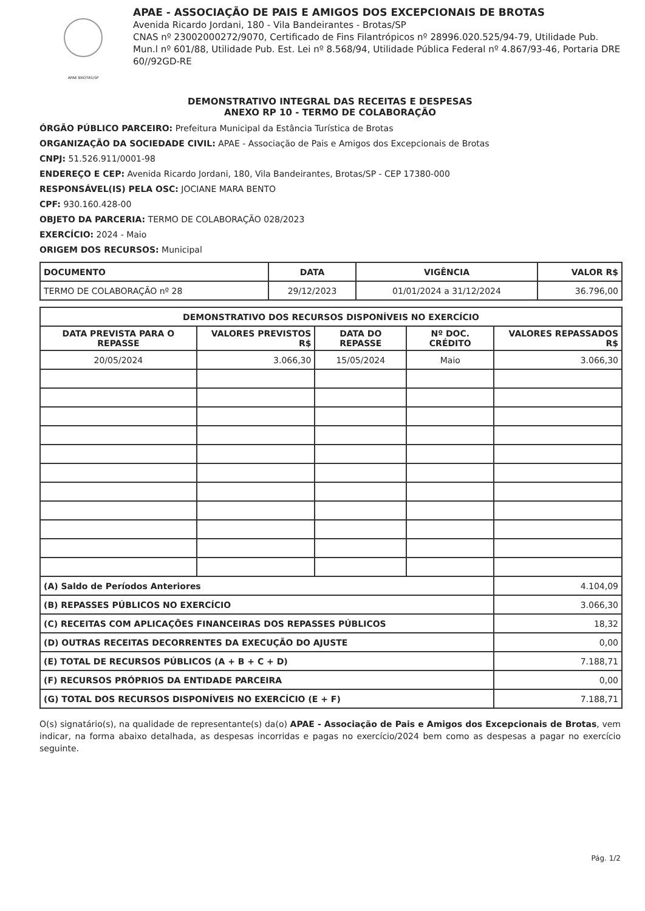APAE BROTAS/SP
APAE - ASSOCIAÇÃO DE PAIS E AMIGOS DOS EXCEPCIONAIS DE BROTAS
Avenida Ricardo Jordani, 180 - Vila Bandeirantes - Brotas/SP
CNAS nº 23002000272/9070, Certificado de Fins Filantrópicos nº 28996.020.525/94-79, Utilidade Pub. Mun.l nº 601/88, Utilidade Pub. Est. Lei nº 8.568/94, Utilidade Pública Federal nº 4.867/93-46, Portaria DRE 60//92GD-RE
DEMONSTRATIVO INTEGRAL DAS RECEITAS E DESPESAS
ANEXO RP 10 - TERMO DE COLABORAÇÃO
ÓRGÃO PÚBLICO PARCEIRO: Prefeitura Municipal da Estância Turística de Brotas
ORGANIZAÇÃO DA SOCIEDADE CIVIL: APAE - Associação de Pais e Amigos dos Excepcionais de Brotas
CNPJ: 51.526.911/0001-98
ENDEREÇO E CEP: Avenida Ricardo Jordani, 180, Vila Bandeirantes, Brotas/SP - CEP 17380-000
RESPONSÁVEL(IS) PELA OSC: JOCIANE MARA BENTO
CPF: 930.160.428-00
OBJETO DA PARCERIA: TERMO DE COLABORAÇÃO 028/2023
EXERCÍCIO: 2024 - Maio
ORIGEM DOS RECURSOS: Municipal
| DOCUMENTO | DATA | VIGÊNCIA | VALOR R$ |
| --- | --- | --- | --- |
| TERMO DE COLABORAÇÃO nº 28 | 29/12/2023 | 01/01/2024 a 31/12/2024 | 36.796,00 |
| DEMONSTRATIVO DOS RECURSOS DISPONÍVEIS NO EXERCÍCIO | | | | |
| --- | --- | --- | --- | --- |
| DATA PREVISTA PARA O REPASSE | VALORES PREVISTOS R$ | DATA DO REPASSE | Nº DOC. CRÉDITO | VALORES REPASSADOS R$ |
| 20/05/2024 | 3.066,30 | 15/05/2024 | Maio | 3.066,30 |
| (A) Saldo de Períodos Anteriores | | | | 4.104,09 |
| (B) REPASSES PÚBLICOS NO EXERCÍCIO | | | | 3.066,30 |
| (C) RECEITAS COM APLICAÇÕES FINANCEIRAS DOS REPASSES PÚBLICOS | | | | 18,32 |
| (D) OUTRAS RECEITAS DECORRENTES DA EXECUÇÃO DO AJUSTE | | | | 0,00 |
| (E) TOTAL DE RECURSOS PÚBLICOS (A + B + C + D) | | | | 7.188,71 |
| (F) RECURSOS PRÓPRIOS DA ENTIDADE PARCEIRA | | | | 0,00 |
| (G) TOTAL DOS RECURSOS DISPONÍVEIS NO EXERCÍCIO (E + F) | | | | 7.188,71 |
O(s) signatário(s), na qualidade de representante(s) da(o) APAE - Associação de Pais e Amigos dos Excepcionais de Brotas, vem indicar, na forma abaixo detalhada, as despesas incorridas e pagas no exercício/2024 bem como as despesas a pagar no exercício seguinte.
Pág. 1/2